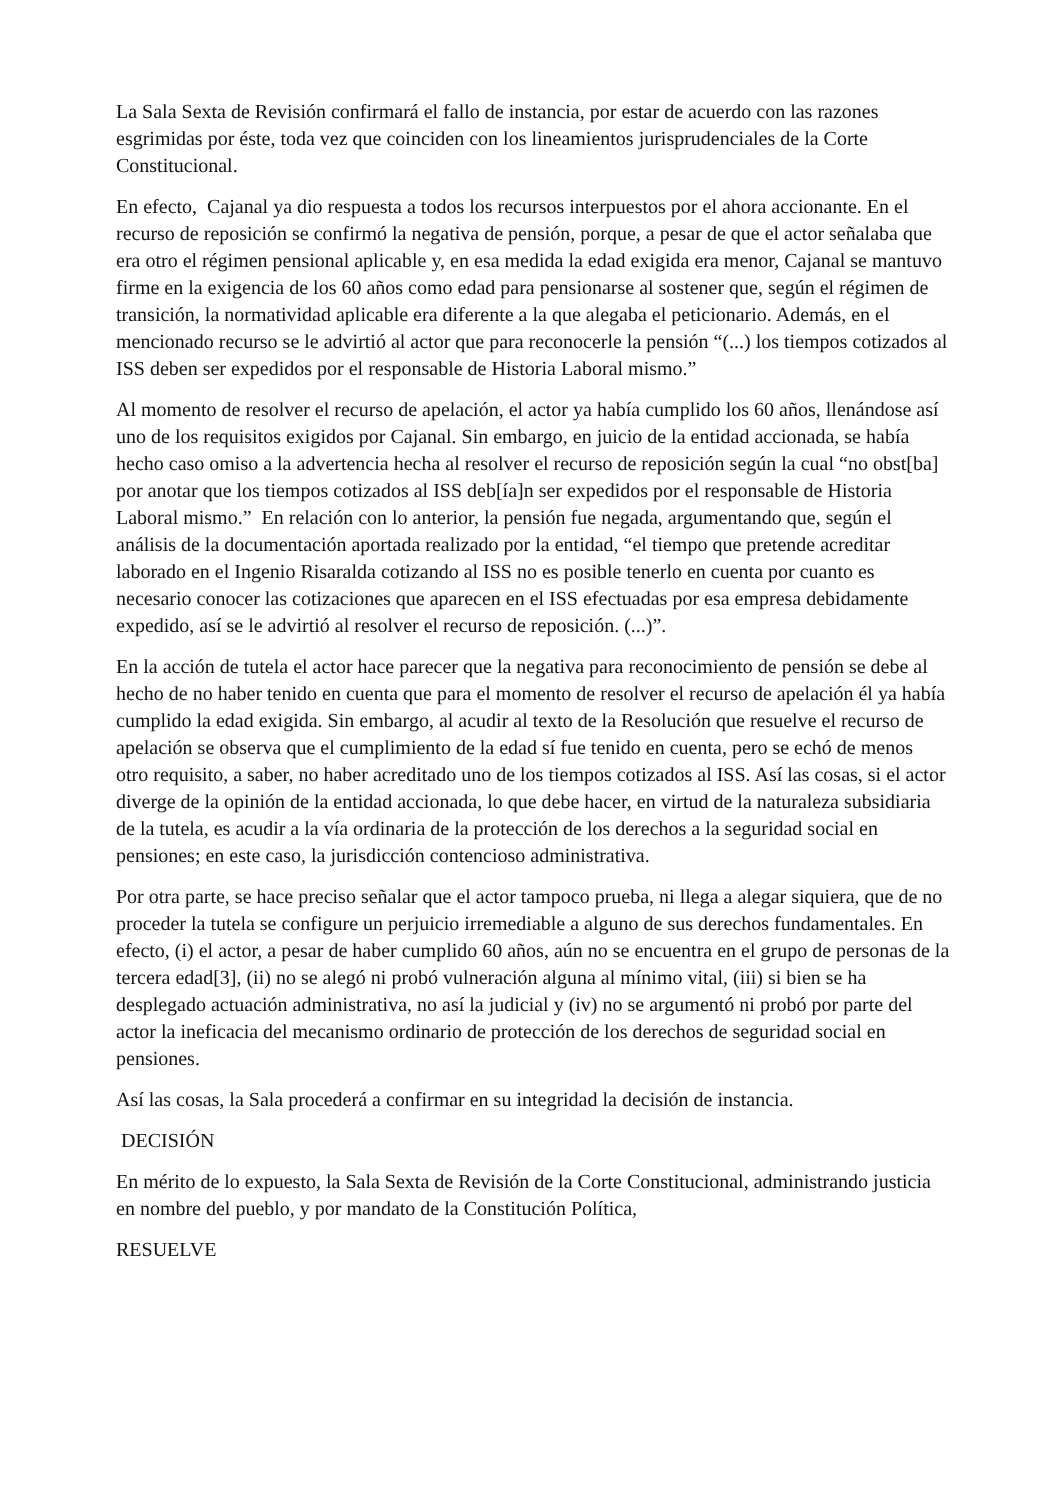La Sala Sexta de Revisión confirmará el fallo de instancia, por estar de acuerdo con las razones esgrimidas por éste, toda vez que coinciden con los lineamientos jurisprudenciales de la Corte Constitucional.
En efecto, Cajanal ya dio respuesta a todos los recursos interpuestos por el ahora accionante. En el recurso de reposición se confirmó la negativa de pensión, porque, a pesar de que el actor señalaba que era otro el régimen pensional aplicable y, en esa medida la edad exigida era menor, Cajanal se mantuvo firme en la exigencia de los 60 años como edad para pensionarse al sostener que, según el régimen de transición, la normatividad aplicable era diferente a la que alegaba el peticionario. Además, en el mencionado recurso se le advirtió al actor que para reconocerle la pensión “(...) los tiempos cotizados al ISS deben ser expedidos por el responsable de Historia Laboral mismo.”
Al momento de resolver el recurso de apelación, el actor ya había cumplido los 60 años, llenándose así uno de los requisitos exigidos por Cajanal. Sin embargo, en juicio de la entidad accionada, se había hecho caso omiso a la advertencia hecha al resolver el recurso de reposición según la cual “no obst[ba] por anotar que los tiempos cotizados al ISS deb[ía]n ser expedidos por el responsable de Historia Laboral mismo.” En relación con lo anterior, la pensión fue negada, argumentando que, según el análisis de la documentación aportada realizado por la entidad, “el tiempo que pretende acreditar laborado en el Ingenio Risaralda cotizando al ISS no es posible tenerlo en cuenta por cuanto es necesario conocer las cotizaciones que aparecen en el ISS efectuadas por esa empresa debidamente expedido, así se le advirtió al resolver el recurso de reposición. (...)”.
En la acción de tutela el actor hace parecer que la negativa para reconocimiento de pensión se debe al hecho de no haber tenido en cuenta que para el momento de resolver el recurso de apelación él ya había cumplido la edad exigida. Sin embargo, al acudir al texto de la Resolución que resuelve el recurso de apelación se observa que el cumplimiento de la edad sí fue tenido en cuenta, pero se echó de menos otro requisito, a saber, no haber acreditado uno de los tiempos cotizados al ISS. Así las cosas, si el actor diverge de la opinión de la entidad accionada, lo que debe hacer, en virtud de la naturaleza subsidiaria de la tutela, es acudir a la vía ordinaria de la protección de los derechos a la seguridad social en pensiones; en este caso, la jurisdicción contencioso administrativa.
Por otra parte, se hace preciso señalar que el actor tampoco prueba, ni llega a alegar siquiera, que de no proceder la tutela se configure un perjuicio irremediable a alguno de sus derechos fundamentales. En efecto, (i) el actor, a pesar de haber cumplido 60 años, aún no se encuentra en el grupo de personas de la tercera edad[3], (ii) no se alegó ni probó vulneración alguna al mínimo vital, (iii) si bien se ha desplegado actuación administrativa, no así la judicial y (iv) no se argumentó ni probó por parte del actor la ineficacia del mecanismo ordinario de protección de los derechos de seguridad social en pensiones.
Así las cosas, la Sala procederá a confirmar en su integridad la decisión de instancia.
DECISIÓN
En mérito de lo expuesto, la Sala Sexta de Revisión de la Corte Constitucional, administrando justicia en nombre del pueblo, y por mandato de la Constitución Política,
RESUELVE